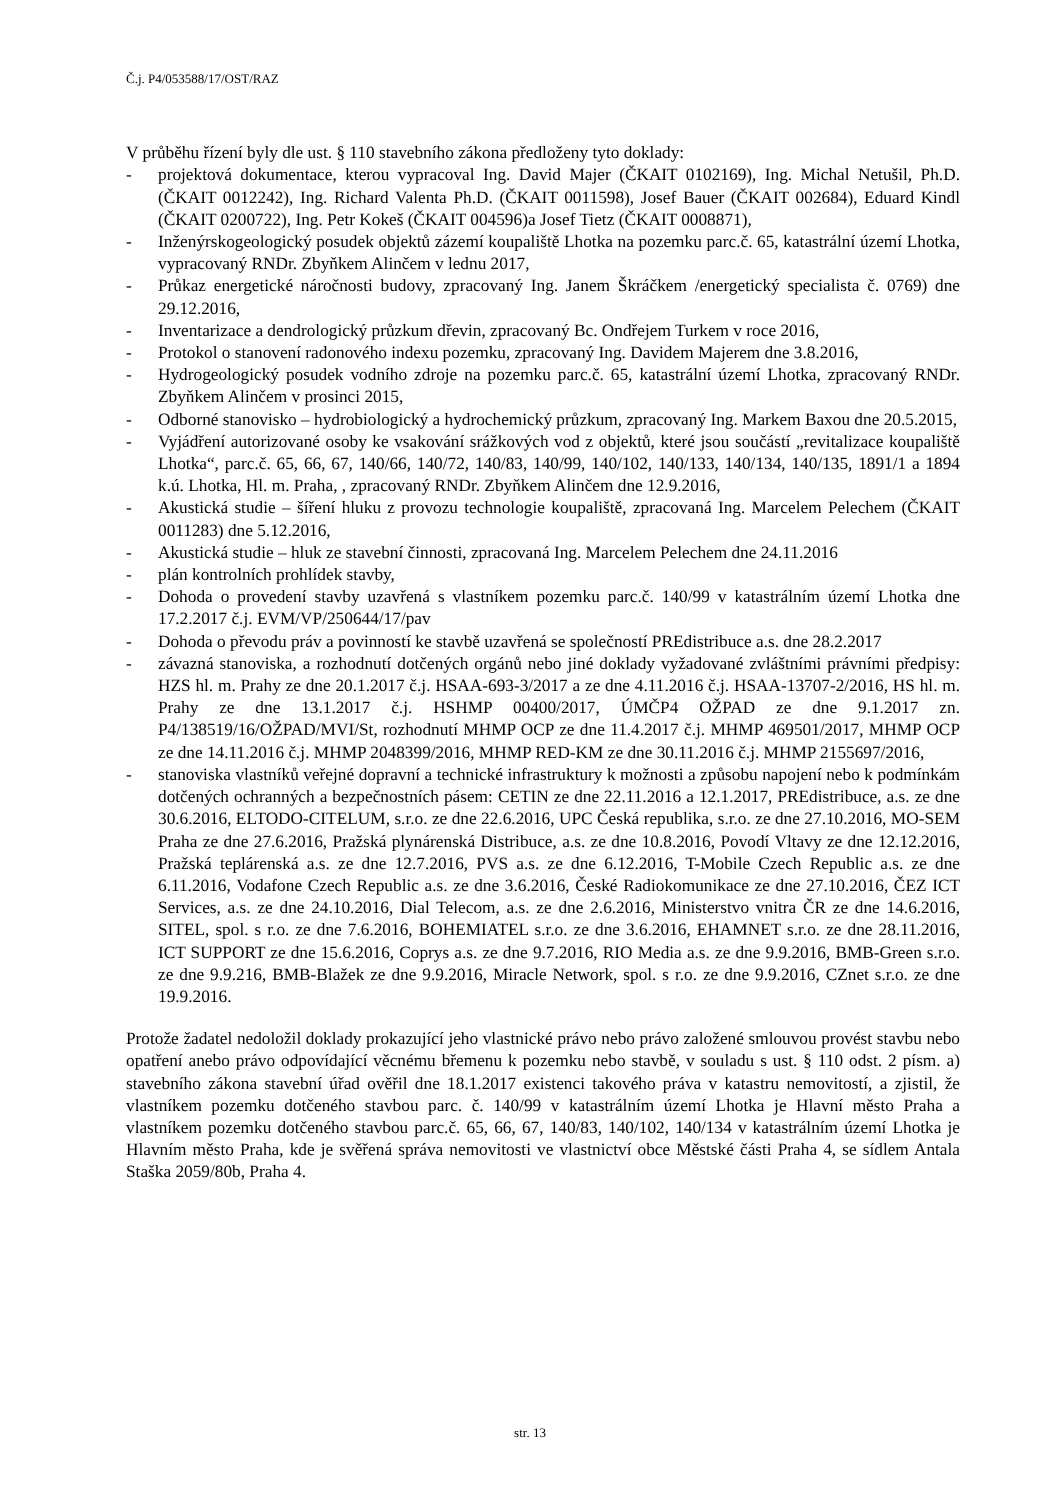Č.j. P4/053588/17/OST/RAZ
V průběhu řízení byly dle ust. § 110 stavebního zákona předloženy tyto doklady:
- projektová dokumentace, kterou vypracoval Ing. David Majer (ČKAIT 0102169), Ing. Michal Netušil, Ph.D. (ČKAIT 0012242), Ing. Richard Valenta Ph.D. (ČKAIT 0011598), Josef Bauer (ČKAIT 002684), Eduard Kindl (ČKAIT 0200722), Ing. Petr Kokeš (ČKAIT 004596)a Josef Tietz (ČKAIT 0008871),
- Inženýrskogeologický posudek objektů zázemí koupaliště Lhotka na pozemku parc.č. 65, katastrální území Lhotka, vypracovaný RNDr. Zbyňkem Alinčem v lednu 2017,
- Průkaz energetické náročnosti budovy, zpracovaný Ing. Janem Škráčkem /energetický specialista č. 0769) dne 29.12.2016,
- Inventarizace a dendrologický průzkum dřevin, zpracovaný Bc. Ondřejem Turkem v roce 2016,
- Protokol o stanovení radonového indexu pozemku, zpracovaný Ing. Davidem Majerem dne 3.8.2016,
- Hydrogeologický posudek vodního zdroje na pozemku parc.č. 65, katastrální území Lhotka, zpracovaný RNDr. Zbyňkem Alinčem v prosinci 2015,
- Odborné stanovisko – hydrobiologický a hydrochemický průzkum, zpracovaný Ing. Markem Baxou dne 20.5.2015,
- Vyjádření autorizované osoby ke vsakování srážkových vod z objektů, které jsou součástí „revitalizace koupaliště Lhotka“, parc.č. 65, 66, 67, 140/66, 140/72, 140/83, 140/99, 140/102, 140/133, 140/134, 140/135, 1891/1 a 1894 k.ú. Lhotka, Hl. m. Praha, , zpracovaný RNDr. Zbyňkem Alinčem dne 12.9.2016,
- Akustická studie – šíření hluku z provozu technologie koupaliště, zpracovaná Ing. Marcelem Pelechem (ČKAIT 0011283) dne 5.12.2016,
- Akustická studie – hluk ze stavební činnosti, zpracovaná Ing. Marcelem Pelechem dne 24.11.2016
- plán kontrolních prohlídek stavby,
- Dohoda o provedení stavby uzavřená s vlastníkem pozemku parc.č. 140/99 v katastrálním území Lhotka dne 17.2.2017 č.j. EVM/VP/250644/17/pav
- Dohoda o převodu práv a povinností ke stavbě uzavřená se společností PREdistribuce a.s. dne 28.2.2017
- závazná stanoviska, a rozhodnutí dotčených orgánů nebo jiné doklady vyžadované zvláštními právními předpisy: HZS hl. m. Prahy ze dne 20.1.2017 č.j. HSAA-693-3/2017 a ze dne 4.11.2016 č.j. HSAA-13707-2/2016, HS hl. m. Prahy ze dne 13.1.2017 č.j. HSHMP 00400/2017, ÚMČP4 OŽPAD ze dne 9.1.2017 zn. P4/138519/16/OŽPAD/MVI/St, rozhodnutí MHMP OCP ze dne 11.4.2017 č.j. MHMP 469501/2017, MHMP OCP ze dne 14.11.2016 č.j. MHMP 2048399/2016, MHMP RED-KM ze dne 30.11.2016 č.j. MHMP 2155697/2016,
- stanoviska vlastníků veřejné dopravní a technické infrastruktury k možnosti a způsobu napojení nebo k podmínkám dotčených ochranných a bezpečnostních pásem: CETIN ze dne 22.11.2016 a 12.1.2017, PREdistribuce, a.s. ze dne 30.6.2016, ELTODO-CITELUM, s.r.o. ze dne 22.6.2016, UPC Česká republika, s.r.o. ze dne 27.10.2016, MO-SEM Praha ze dne 27.6.2016, Pražská plynárenská Distribuce, a.s. ze dne 10.8.2016, Povodí Vltavy ze dne 12.12.2016, Pražská teplárenská a.s. ze dne 12.7.2016, PVS a.s. ze dne 6.12.2016, T-Mobile Czech Republic a.s. ze dne 6.11.2016, Vodafone Czech Republic a.s. ze dne 3.6.2016, České Radiokomunikace ze dne 27.10.2016, ČEZ ICT Services, a.s. ze dne 24.10.2016, Dial Telecom, a.s. ze dne 2.6.2016, Ministerstvo vnitra ČR ze dne 14.6.2016, SITEL, spol. s r.o. ze dne 7.6.2016, BOHEMIATEL s.r.o. ze dne 3.6.2016, EHAMNET s.r.o. ze dne 28.11.2016, ICT SUPPORT ze dne 15.6.2016, Coprys a.s. ze dne 9.7.2016, RIO Media a.s. ze dne 9.9.2016, BMB-Green s.r.o. ze dne 9.9.216, BMB-Blažek ze dne 9.9.2016, Miracle Network, spol. s r.o. ze dne 9.9.2016, CZnet s.r.o. ze dne 19.9.2016.
Protože žadatel nedoložil doklady prokazující jeho vlastnické právo nebo právo založené smlouvou provést stavbu nebo opatření anebo právo odpovídající věcnému břemenu k pozemku nebo stavbě, v souladu s ust. § 110 odst. 2 písm. a) stavebního zákona stavební úřad ověřil dne 18.1.2017 existenci takového práva v katastru nemovitostí, a zjistil, že vlastníkem pozemku dotčeného stavbou parc. č. 140/99 v katastrálním území Lhotka je Hlavní město Praha a vlastníkem pozemku dotčeného stavbou parc.č. 65, 66, 67, 140/83, 140/102, 140/134 v katastrálním území Lhotka je Hlavním město Praha, kde je svěřená správa nemovitosti ve vlastnictví obce Městské části Praha 4, se sídlem Antala Staška 2059/80b, Praha 4.
str. 13